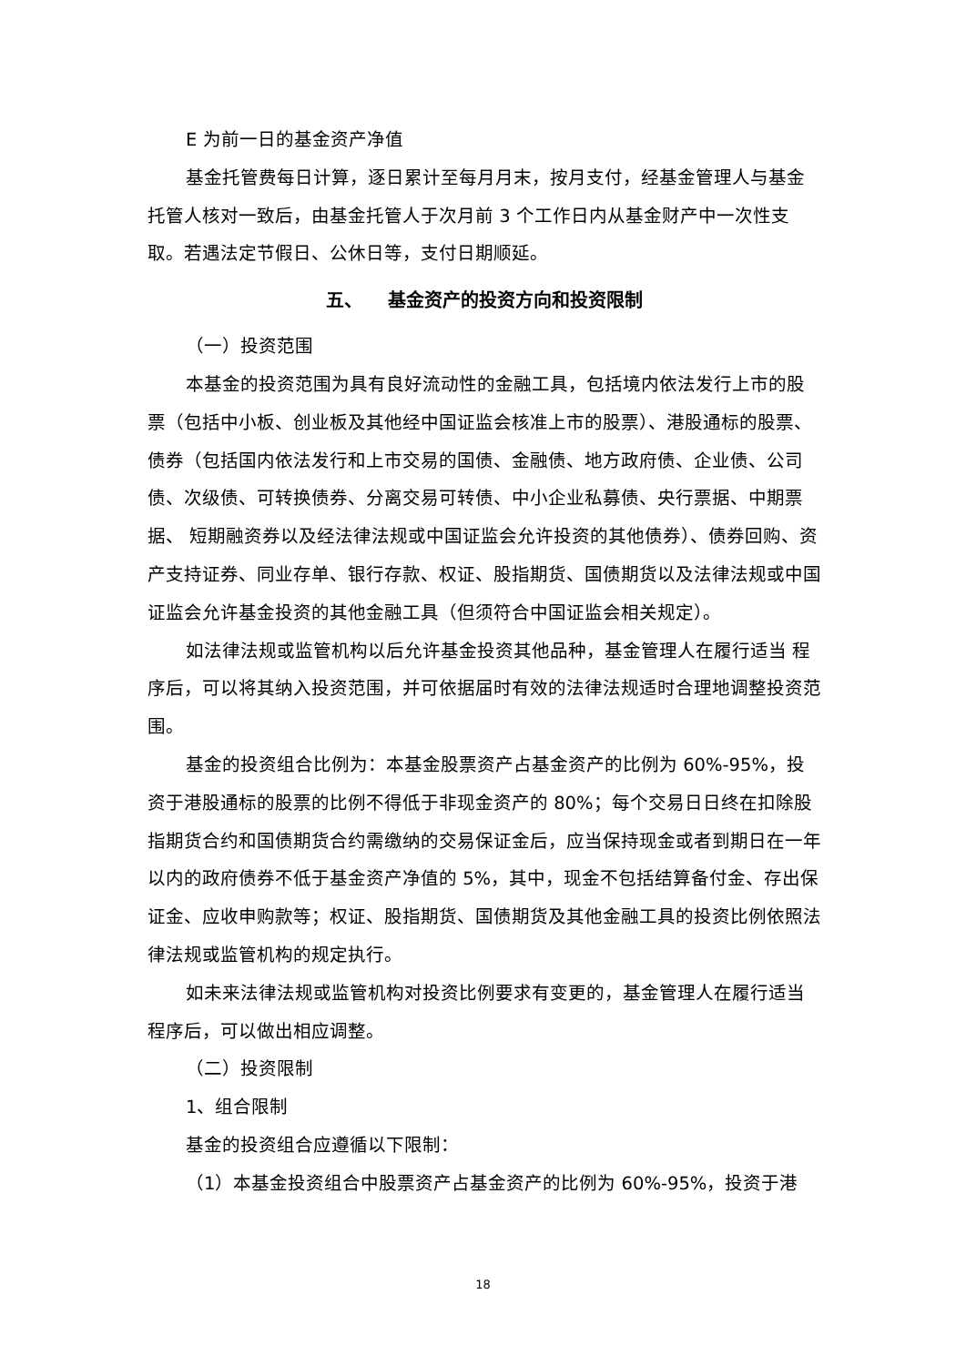E 为前一日的基金资产净值
基金托管费每日计算，逐日累计至每月月末，按月支付，经基金管理人与基金托管人核对一致后，由基金托管人于次月前 3 个工作日内从基金财产中一次性支取。若遇法定节假日、公休日等，支付日期顺延。
五、 基金资产的投资方向和投资限制
（一）投资范围
本基金的投资范围为具有良好流动性的金融工具，包括境内依法发行上市的股票（包括中小板、创业板及其他经中国证监会核准上市的股票）、港股通标的股票、债券（包括国内依法发行和上市交易的国债、金融债、地方政府债、企业债、公司债、次级债、可转换债券、分离交易可转债、中小企业私募债、央行票据、中期票据、 短期融资券以及经法律法规或中国证监会允许投资的其他债券）、债券回购、资产支持证券、同业存单、银行存款、权证、股指期货、国债期货以及法律法规或中国证监会允许基金投资的其他金融工具（但须符合中国证监会相关规定）。
如法律法规或监管机构以后允许基金投资其他品种，基金管理人在履行适当 程序后，可以将其纳入投资范围，并可依据届时有效的法律法规适时合理地调整投资范围。
基金的投资组合比例为：本基金股票资产占基金资产的比例为 60%-95%，投资于港股通标的股票的比例不得低于非现金资产的 80%；每个交易日日终在扣除股指期货合约和国债期货合约需缴纳的交易保证金后，应当保持现金或者到期日在一年以内的政府债券不低于基金资产净值的 5%，其中，现金不包括结算备付金、存出保证金、应收申购款等；权证、股指期货、国债期货及其他金融工具的投资比例依照法律法规或监管机构的规定执行。
如未来法律法规或监管机构对投资比例要求有变更的，基金管理人在履行适当程序后，可以做出相应调整。
（二）投资限制
1、组合限制
基金的投资组合应遵循以下限制：
（1）本基金投资组合中股票资产占基金资产的比例为 60%-95%，投资于港
18